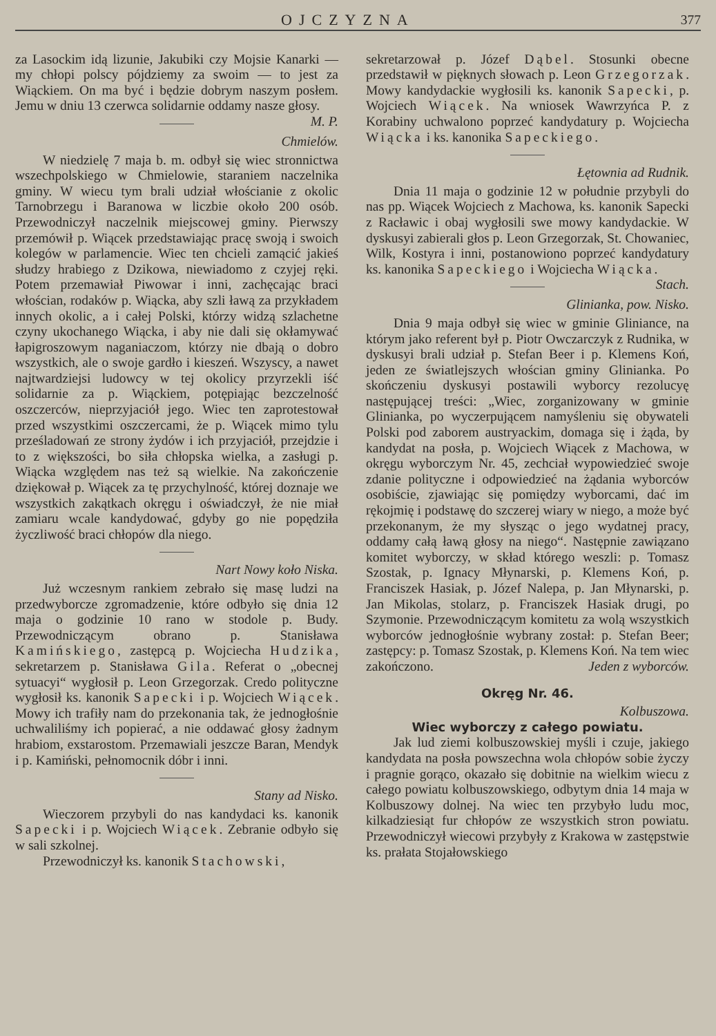OJCZYZNA 377
za Lasockim idą lizunie, Jakubiki czy Mojsie Kanarki — my chłopi polscy pójdziemy za swoim — to jest za Wiąckiem. On ma być i będzie dobrym naszym posłem. Jemu w dniu 13 czerwca solidarnie oddamy nasze głosy. M. P.
Chmielów.
W niedzielę 7 maja b. m. odbył się wiec stronnictwa wszechpolskiego w Chmielowie, staraniem naczelnika gminy. W wiecu tym brali udział włościanie z okolic Tarnobrzegu i Baranowa w liczbie około 200 osób. Przewodniczył naczelnik miejscowej gminy. Pierwszy przemówił p. Wiącek przedstawiając pracę swoją i swoich kolegów w parlamencie. Wiec ten chcieli zamącić jakieś słudzy hrabiego z Dzikowa, niewiadomo z czyjej ręki. Potem przemawiał Piwowar i inni, zachęcając braci włościan, rodaków p. Wiącka, aby szli ławą za przykładem innych okolic, a i całej Polski, którzy widzą szlachetne czyny ukochanego Wiącka, i aby nie dali się okłamywać łapigroszowym naganiaczom, którzy nie dbają o dobro wszystkich, ale o swoje gardło i kieszeń. Wszyscy, a nawet najtwardziejsi ludowcy w tej okolicy przyrzekli iść solidarnie za p. Wiąckiem, potępiając bezczelność oszczerców, nieprzyjaciół jego. Wiec ten zaprotestował przed wszystkimi oszczercami, że p. Wiącek mimo tylu prześladowań ze strony żydów i ich przyjaciół, przejdzie i to z większości, bo siła chłopska wielka, a zasługi p. Wiącka względem nas też są wielkie. Na zakończenie dziękował p. Wiącek za tę przychylność, której doznaje we wszystkich zakątkach okręgu i oświadczył, że nie miał zamiaru wcale kandydować, gdyby go nie popędziła życzliwość braci chłopów dla niego.
Nart Nowy koło Niska.
Już wczesnym rankiem zebrało się masę ludzi na przedwyborcze zgromadzenie, które odbyło się dnia 12 maja o godzinie 10 rano w stodole p. Budy. Przewodniczącym obrano p. Stanisława Kamińskiego, zastępcą p. Wojciecha Hudzika, sekretarzem p. Stanisława Gila. Referat o „obecnej sytuacyi“ wygłosił p. Leon Grzegorzak. Credo polityczne wygłosił ks. kanonik Sapecki i p. Wojciech Wiącek. Mowy ich trafiły nam do przekonania tak, że jednogłośnie uchwaliliśmy ich popierać, a nie oddawać głosy żadnym hrabiom, exstarostom. Przemawiali jeszcze Baran, Mendyk i p. Kamiński, pełnomocnik dóbr i inni.
Stany ad Nisko.
Wieczorem przybyli do nas kandydaci ks. kanonik Sapecki i p. Wojciech Wiącek. Zebranie odbyło się w sali szkolnej.
Przewodniczył ks. kanonik Stachowski,
sekretarzował p. Józef Dąbel. Stosunki obecne przedstawił w pięknych słowach p. Leon Grzegorzak. Mowy kandydackie wygłosili ks. kanonik Sapecki, p. Wojciech Wiącek. Na wniosek Wawrzyńca P. z Korabiny uchwalono poprzeć kandydatury p. Wojciecha Wiącka i ks. kanonika Sapeckiego.
Łętownia ad Rudnik.
Dnia 11 maja o godzinie 12 w południe przybyli do nas pp. Wiącek Wojciech z Machowa, ks. kanonik Sapecki z Racławic i obaj wygłosili swe mowy kandydackie. W dyskusyi zabierali głos p. Leon Grzegorzak, St. Chowaniec, Wilk, Kostyra i inni, postanowiono poprzeć kandydatury ks. kanonika Sapeckiego i Wojciecha Wiącka. Stach.
Glinianka, pow. Nisko.
Dnia 9 maja odbył się wiec w gminie Gliniance, na którym jako referent był p. Piotr Owczarczyk z Rudnika, w dyskusyi brali udział p. Stefan Beer i p. Klemens Koń, jeden ze światlejszych włościan gminy Glinianka. Po skończeniu dyskusyi postawili wyborcy rezolucyę następującej treści: „Wiec, zorganizowany w gminie Glinianka, po wyczerpującem namyśleniu się obywateli Polski pod zaborem austryackim, domaga się i żąda, by kandydat na posła, p. Wojciech Wiącek z Machowa, w okręgu wyborczym Nr. 45, zechciał wypowiedzieć swoje zdanie polityczne i odpowiedzieć na żądania wyborców osobiście, zjawiając się pomiędzy wyborcami, dać im rękojmię i podstawę do szczerej wiary w niego, a może być przekonanym, że my słysząc o jego wydatnej pracy, oddamy całą ławą głosy na niego“. Następnie zawiązano komitet wyborczy, w skład którego weszli: p. Tomasz Szostak, p. Ignacy Młynarski, p. Klemens Koń, p. Franciszek Hasiak, p. Józef Nalepa, p. Jan Młynarski, p. Jan Mikolas, stolarz, p. Franciszek Hasiak drugi, po Szymonie. Przewodniczącym komitetu za wolą wszystkich wyborców jednogłośnie wybrany został: p. Stefan Beer; zastępcy: p. Tomasz Szostak, p. Klemens Koń. Na tem wiec zakończono. Jeden z wyborców.
Okręg Nr. 46.
Kolbuszowa.
Wiec wyborczy z całego powiatu.
Jak lud ziemi kolbuszowskiej myśli i czuje, jakiego kandydata na posła powszechna wola chłopów sobie życzy i pragnie gorąco, okazało się dobitnie na wielkim wiecu z całego powiatu kolbuszowskiego, odbytym dnia 14 maja w Kolbuszowy dolnej. Na wiec ten przybyło ludu moc, kilkadziesiąt fur chłopów ze wszystkich stron powiatu. Przewodniczył wiecowi przybyły z Krakowa w zastępstwie ks. prałata Stojałowskiego